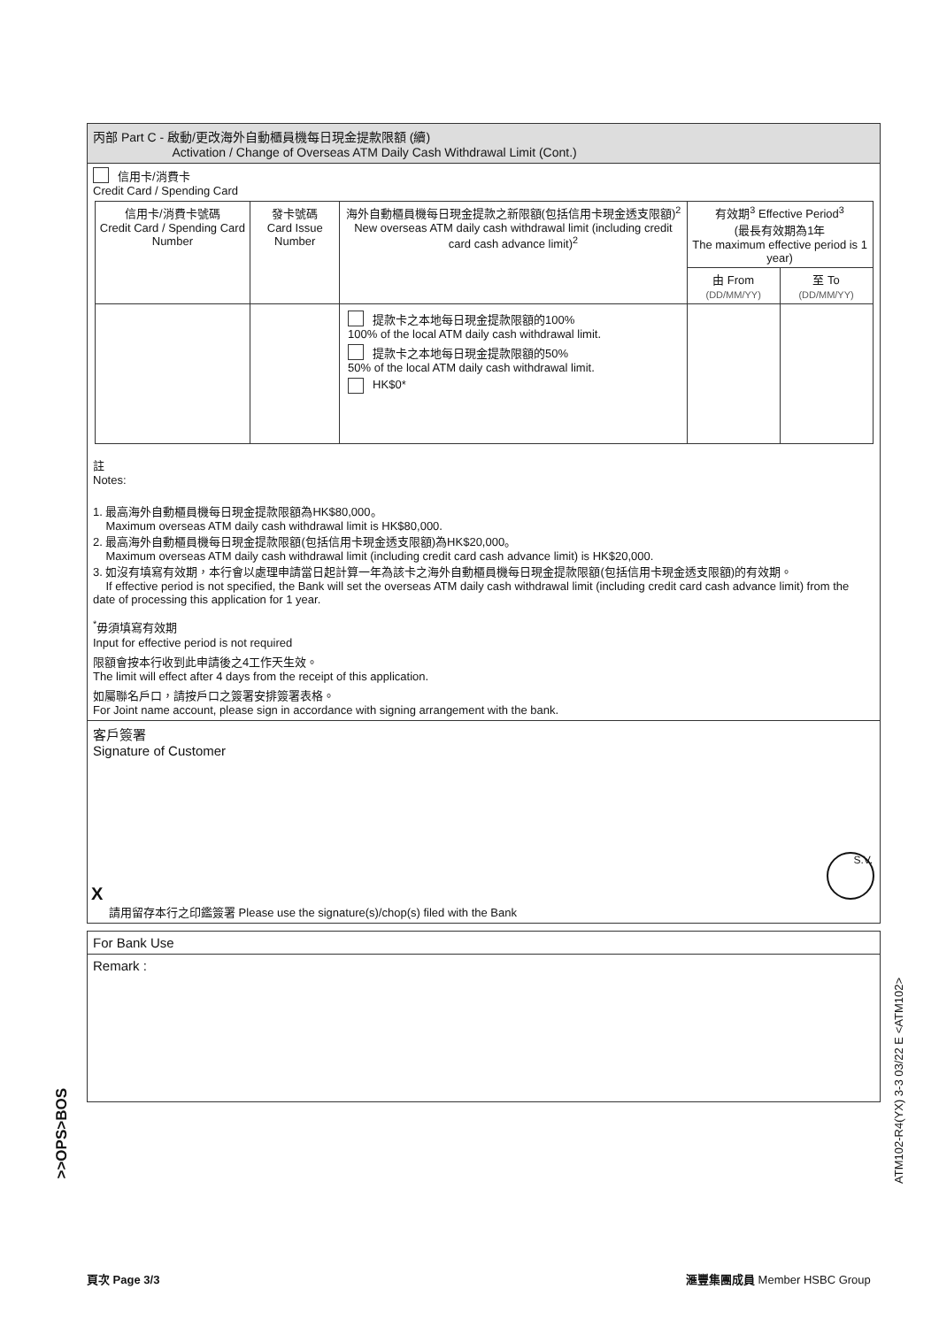丙部 Part C - 啟動/更改海外自動櫃員機每日現金提款限額 (續)
Activation / Change of Overseas ATM Daily Cash Withdrawal Limit (Cont.)
信用卡/消費卡
Credit Card / Spending Card
| 信用卡/消費卡號碼 Credit Card / Spending Card Number | 發卡號碼 Card Issue Number | 海外自動櫃員機每日現金提款之新限額(包括信用卡現金透支限額)<sup>2</sup> New overseas ATM daily cash withdrawal limit (including credit card cash advance limit)<sup>2</sup> | 有效期<sup>3</sup> Effective Period<sup>3</sup> (最長有效期為1年 The maximum effective period is 1 year) | |
| --- | --- | --- | --- | --- |
| | | | 由 From (DD/MM/YY) | 至 To (DD/MM/YY) |
| | | 提款卡之本地每日現金提款限額的100% 100% of the local ATM daily cash withdrawal limit. 提款卡之本地每日現金提款限額的50% 50% of the local ATM daily cash withdrawal limit. HK$0* | | |
註
Notes:
1. 最高海外自動櫃員機每日現金提款限額為HK$80,000。
Maximum overseas ATM daily cash withdrawal limit is HK$80,000.
2. 最高海外自動櫃員機每日現金提款限額(包括信用卡現金透支限額)為HK$20,000。
Maximum overseas ATM daily cash withdrawal limit (including credit card cash advance limit) is HK$20,000.
3. 如沒有填寫有效期，本行會以處理申請當日起計算一年為該卡之海外自動櫃員機每日現金提款限額(包括信用卡現金透支限額)的有效期。
If effective period is not specified, the Bank will set the overseas ATM daily cash withdrawal limit (including credit card cash advance limit) from the date of processing this application for 1 year.
<sup>*</sup> 毋須填寫有效期
Input for effective period is not required
限額會按本行收到此申請後之4工作天生效。
The limit will effect after 4 days from the receipt of this application.
如屬聯名戶口，請按戶口之簽署安排簽署表格。
For Joint name account, please sign in accordance with signing arrangement with the bank.
客戶簽署
Signature of Customer
S.V.
X
請用留存本行之印鑑簽署 Please use the signature(s)/chop(s) filed with the Bank
For Bank Use
Remark :
>>OPS>BOS
ATM102-R4(YX) 3-3 03/22 E <ATM102>
頁次 Page 3/3 滙豐集團成員 Member HSBC Group